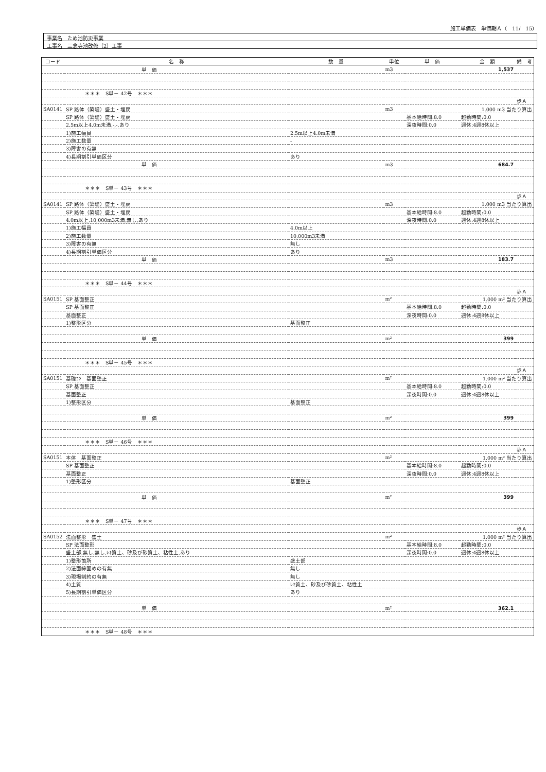施工単価表　単価期Ａ（　11/　15）
事業名　ため池防災事業
工事名　三念寺池改修（2）工事
| コード | 名 称 | 数 量 | 単位 | 単 価 | 金 額 | 備 考 |
| --- | --- | --- | --- | --- | --- | --- |
| | 単 価 | | m3 | | 1,537 | |
| | ＊＊＊ S単－ 42号 ＊＊＊ | | | | | |
| | | | | | | 歩Ａ |
| SA0141 | SP 路体（築堤）盛土・埋戻 | | m3 | | 1.000 m3 当たり算出 | |
| | SP 路体（築堤）盛土・埋戻 | | | 基本給時間:8.0 | 超勤時間:0.0 | |
| | 2.5m以上4.0m未満,-,-,あり | | | 深夜時間:0.0 | 週休:4週8休以上 | |
| | 1)施工幅員 | 2.5m以上4.0m未満 | | | | |
| | 2)施工数量 | - | | | | |
| | 3)障害の有無 | - | | | | |
| | 4)長期割引単価区分 | あり | | | | |
| | 単 価 | | m3 | | 684.7 | |
| | ＊＊＊ S単－ 43号 ＊＊＊ | | | | | |
| | | | | | | 歩Ａ |
| SA0141 | SP 路体（築堤）盛土・埋戻 | | m3 | | 1.000 m3 当たり算出 | |
| | SP 路体（築堤）盛土・埋戻 | | | 基本給時間:8.0 | 超勤時間:0.0 | |
| | 4.0m以上,10,000m3未満,無し,あり | | | 深夜時間:0.0 | 週休:4週8休以上 | |
| | 1)施工幅員 | 4.0m以上 | | | | |
| | 2)施工数量 | 10,000m3未満 | | | | |
| | 3)障害の有無 | 無し | | | | |
| | 4)長期割引単価区分 | あり | | | | |
| | 単 価 | | m3 | | 183.7 | |
| | ＊＊＊ S単－ 44号 ＊＊＊ | | | | | |
| | | | | | | 歩Ａ |
| SA0151 | SP 基面整正 | | m² | | 1.000 m² 当たり算出 | |
| | SP 基面整正 | | | 基本給時間:8.0 | 超勤時間:0.0 | |
| | 基面整正 | | | 深夜時間:0.0 | 週休:4週8休以上 | |
| | 1)整形区分 | 基面整正 | | | | |
| | 単 価 | | m² | | 399 | |
| | ＊＊＊ S単－ 45号 ＊＊＊ | | | | | |
| | | | | | | 歩Ａ |
| SA0151 | 基礎ｺﾝ 基面整正 | | m² | | 1.000 m² 当たり算出 | |
| | SP 基面整正 | | | 基本給時間:8.0 | 超勤時間:0.0 | |
| | 基面整正 | | | 深夜時間:0.0 | 週休:4週8休以上 | |
| | 1)整形区分 | 基面整正 | | | | |
| | 単 価 | | m² | | 399 | |
| | ＊＊＊ S単－ 46号 ＊＊＊ | | | | | |
| | | | | | | 歩Ａ |
| SA0151 | 本体 基面整正 | | m² | | 1.000 m² 当たり算出 | |
| | SP 基面整正 | | | 基本給時間:8.0 | 超勤時間:0.0 | |
| | 基面整正 | | | 深夜時間:0.0 | 週休:4週8休以上 | |
| | 1)整形区分 | 基面整正 | | | | |
| | 単 価 | | m² | | 399 | |
| | ＊＊＊ S単－ 47号 ＊＊＊ | | | | | |
| | | | | | | 歩Ａ |
| SA0152 | 法面整形 盛土 | | m² | | 1.000 m² 当たり算出 | |
| | SP 法面整形 | | | 基本給時間:8.0 | 超勤時間:0.0 | |
| | 盛土部,無し,無し,ﾚｷ質土、砂及び砂質土、粘性土,あり | | | 深夜時間:0.0 | 週休:4週8休以上 | |
| | 1)整形箇所 | 盛土部 | | | | |
| | 2)法面締固めの有無 | 無し | | | | |
| | 3)現場制約の有無 | 無し | | | | |
| | 4)土質 | ﾚｷ質土、砂及び砂質土、粘性土 | | | | |
| | 5)長期割引単価区分 | あり | | | | |
| | 単 価 | | m² | | 362.1 | |
| | ＊＊＊ S単－ 48号 ＊＊＊ | | | | | |